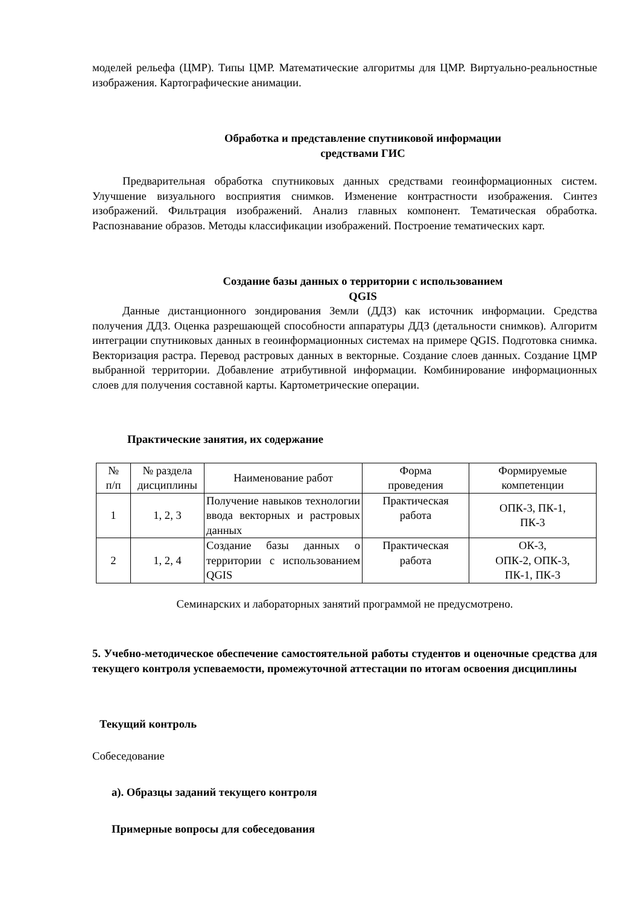моделей рельефа (ЦМР). Типы ЦМР. Математические алгоритмы для ЦМР. Виртуально-реальностные изображения. Картографические анимации.
Обработка и представление спутниковой информации
средствами ГИС
Предварительная обработка спутниковых данных средствами геоинформационных систем. Улучшение визуального восприятия снимков. Изменение контрастности изображения. Синтез изображений. Фильтрация изображений. Анализ главных компонент. Тематическая обработка. Распознавание образов. Методы классификации изображений. Построение тематических карт.
Создание базы данных о территории с использованием
QGIS
Данные дистанционного зондирования Земли (ДДЗ) как источник информации. Средства получения ДДЗ. Оценка разрешающей способности аппаратуры ДДЗ (детальности снимков). Алгоритм интеграции спутниковых данных в геоинформационных системах на примере QGIS. Подготовка снимка. Векторизация растра. Перевод растровых данных в векторные. Создание слоев данных. Создание ЦМР выбранной территории. Добавление атрибутивной информации. Комбинирование информационных слоев для получения составной карты. Картометрические операции.
Практические занятия, их содержание
| № п/п | № раздела дисциплины | Наименование работ | Форма проведения | Формируемые компетенции |
| 1 | 1, 2, 3 | Получение навыков технологии ввода векторных и растровых данных | Практическая работа | ОПК-3, ПК-1, ПК-3 |
| 2 | 1, 2, 4 | Создание базы данных о территории с использованием QGIS | Практическая работа | ОК-3, ОПК-2, ОПК-3, ПК-1, ПК-3 |
Семинарских и лабораторных занятий программой не предусмотрено.
5. Учебно-методическое обеспечение самостоятельной работы студентов и оценочные средства для текущего контроля успеваемости, промежуточной аттестации по итогам освоения дисциплины
Текущий контроль
Собеседование
а). Образцы заданий текущего контроля
Примерные вопросы для собеседования